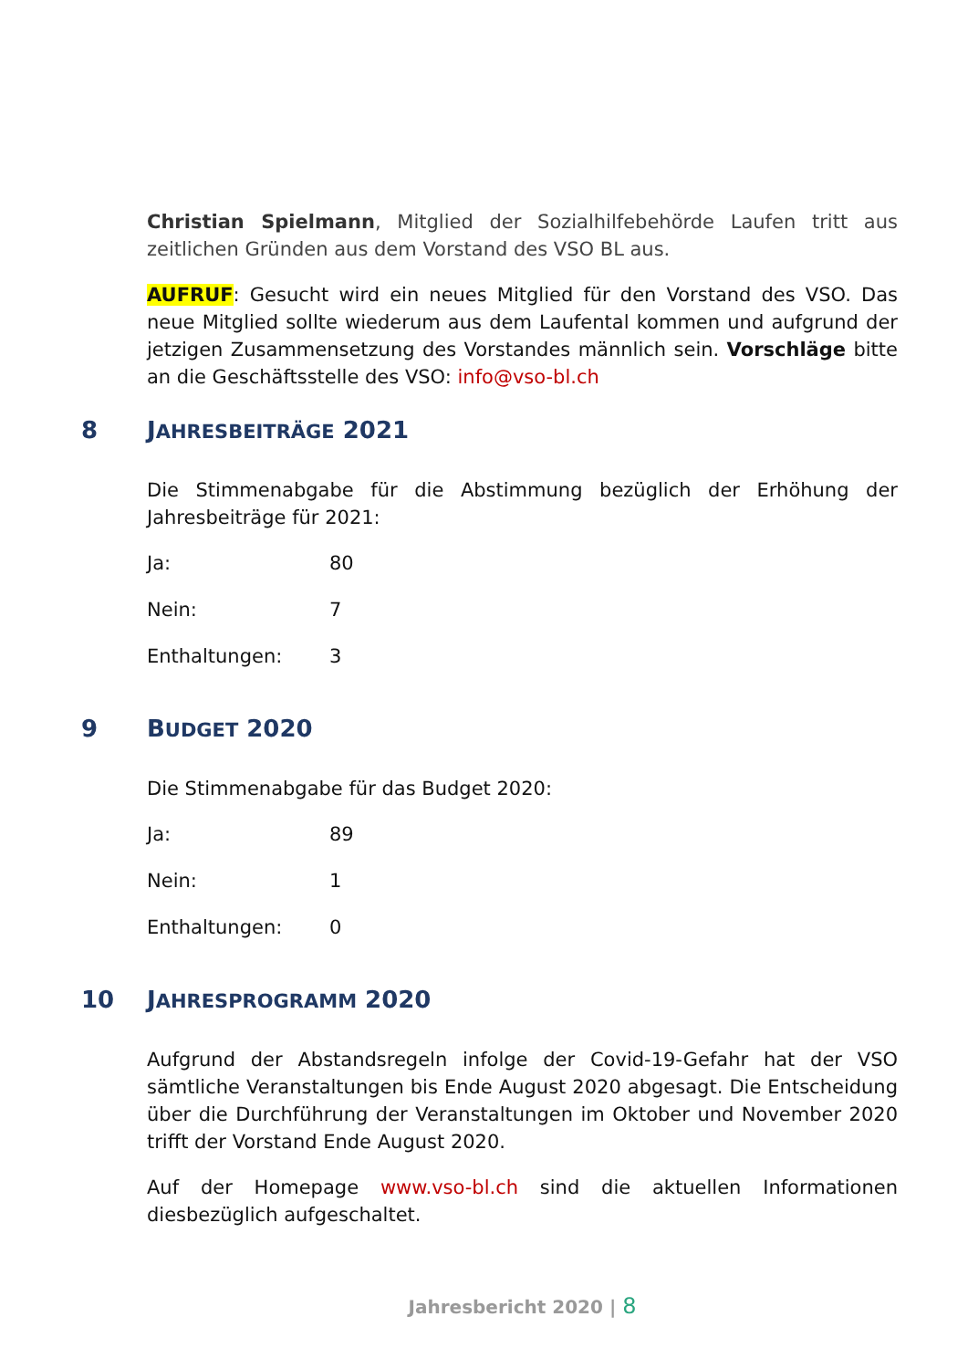Christian Spielmann, Mitglied der Sozialhilfebehörde Laufen tritt aus zeitlichen Gründen aus dem Vorstand des VSO BL aus.
AUFRUF: Gesucht wird ein neues Mitglied für den Vorstand des VSO. Das neue Mitglied sollte wiederum aus dem Laufental kommen und aufgrund der jetzigen Zusammensetzung des Vorstandes männlich sein. Vorschläge bitte an die Geschäftsstelle des VSO: info@vso-bl.ch
8 JAHRESBEITRÄGE 2021
Die Stimmenabgabe für die Abstimmung bezüglich der Erhöhung der Jahresbeiträge für 2021:
| Ja: | 80 |
| Nein: | 7 |
| Enthaltungen: | 3 |
9 BUDGET 2020
Die Stimmenabgabe für das Budget 2020:
| Ja: | 89 |
| Nein: | 1 |
| Enthaltungen: | 0 |
10 JAHRESPROGRAMM 2020
Aufgrund der Abstandsregeln infolge der Covid-19-Gefahr hat der VSO sämtliche Veranstaltungen bis Ende August 2020 abgesagt. Die Entscheidung über die Durchführung der Veranstaltungen im Oktober und November 2020 trifft der Vorstand Ende August 2020.
Auf der Homepage www.vso-bl.ch sind die aktuellen Informationen diesbezüglich aufgeschaltet.
Jahresbericht 2020 | 8